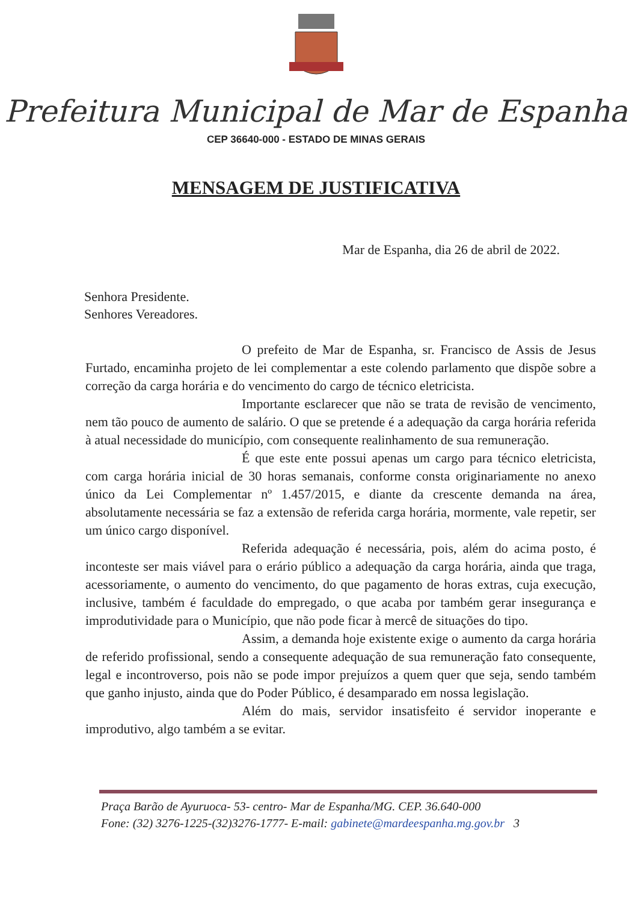Prefeitura Municipal de Mar de Espanha
CEP 36640-000 - ESTADO DE MINAS GERAIS
MENSAGEM DE JUSTIFICATIVA
Mar de Espanha, dia 26 de abril de 2022.
Senhora Presidente.
Senhores Vereadores.
O prefeito de Mar de Espanha, sr. Francisco de Assis de Jesus Furtado, encaminha projeto de lei complementar a este colendo parlamento que dispõe sobre a correção da carga horária e do vencimento do cargo de técnico eletricista.
Importante esclarecer que não se trata de revisão de vencimento, nem tão pouco de aumento de salário. O que se pretende é a adequação da carga horária referida à atual necessidade do município, com consequente realinhamento de sua remuneração.
É que este ente possui apenas um cargo para técnico eletricista, com carga horária inicial de 30 horas semanais, conforme consta originariamente no anexo único da Lei Complementar nº 1.457/2015, e diante da crescente demanda na área, absolutamente necessária se faz a extensão de referida carga horária, mormente, vale repetir, ser um único cargo disponível.
Referida adequação é necessária, pois, além do acima posto, é inconteste ser mais viável para o erário público a adequação da carga horária, ainda que traga, acessoriamente, o aumento do vencimento, do que pagamento de horas extras, cuja execução, inclusive, também é faculdade do empregado, o que acaba por também gerar insegurança e improdutividade para o Município, que não pode ficar à mercê de situações do tipo.
Assim, a demanda hoje existente exige o aumento da carga horária de referido profissional, sendo a consequente adequação de sua remuneração fato consequente, legal e incontroverso, pois não se pode impor prejuízos a quem quer que seja, sendo também que ganho injusto, ainda que do Poder Público, é desamparado em nossa legislação.
Além do mais, servidor insatisfeito é servidor inoperante e improdutivo, algo também a se evitar.
Praça Barão de Ayuruoca- 53- centro- Mar de Espanha/MG. CEP. 36.640-000
Fone: (32) 3276-1225-(32)3276-1777- E-mail: gabinete@mardeespanha.mg.gov.br 3